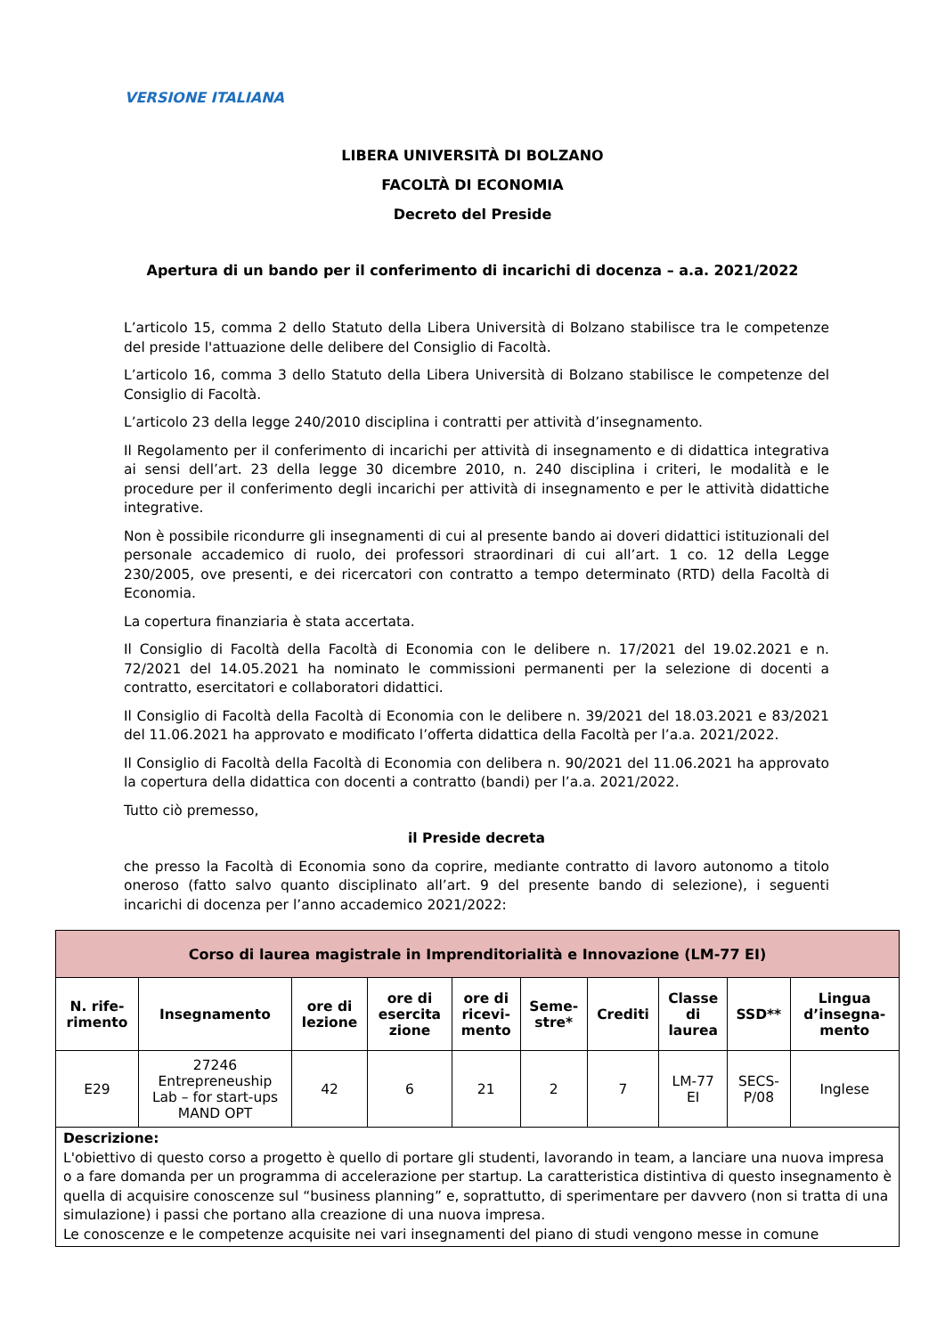VERSIONE ITALIANA
LIBERA UNIVERSITÀ DI BOLZANO
FACOLTÀ DI ECONOMIA
Decreto del Preside
Apertura di un bando per il conferimento di incarichi di docenza – a.a. 2021/2022
L’articolo 15, comma 2 dello Statuto della Libera Università di Bolzano stabilisce tra le competenze del preside l'attuazione delle delibere del Consiglio di Facoltà.
L’articolo 16, comma 3 dello Statuto della Libera Università di Bolzano stabilisce le competenze del Consiglio di Facoltà.
L’articolo 23 della legge 240/2010 disciplina i contratti per attività d’insegnamento.
Il Regolamento per il conferimento di incarichi per attività di insegnamento e di didattica integrativa ai sensi dell’art. 23 della legge 30 dicembre 2010, n. 240 disciplina i criteri, le modalità e le procedure per il conferimento degli incarichi per attività di insegnamento e per le attività didattiche integrative.
Non è possibile ricondurre gli insegnamenti di cui al presente bando ai doveri didattici istituzionali del personale accademico di ruolo, dei professori straordinari di cui all’art. 1 co. 12 della Legge 230/2005, ove presenti, e dei ricercatori con contratto a tempo determinato (RTD) della Facoltà di Economia.
La copertura finanziaria è stata accertata.
Il Consiglio di Facoltà della Facoltà di Economia con le delibere n. 17/2021 del 19.02.2021 e n. 72/2021 del 14.05.2021 ha nominato le commissioni permanenti per la selezione di docenti a contratto, esercitatori e collaboratori didattici.
Il Consiglio di Facoltà della Facoltà di Economia con le delibere n. 39/2021 del 18.03.2021 e 83/2021 del 11.06.2021 ha approvato e modificato l’offerta didattica della Facoltà per l’a.a. 2021/2022.
Il Consiglio di Facoltà della Facoltà di Economia con delibera n. 90/2021 del 11.06.2021 ha approvato la copertura della didattica con docenti a contratto (bandi) per l’a.a. 2021/2022.
Tutto ciò premesso,
il Preside decreta
che presso la Facoltà di Economia sono da coprire, mediante contratto di lavoro autonomo a titolo oneroso (fatto salvo quanto disciplinato all’art. 9 del presente bando di selezione), i seguenti incarichi di docenza per l’anno accademico 2021/2022:
| Corso di laurea magistrale in Imprenditorialità e Innovazione (LM-77 EI) | | | | | | | | | |
| --- | --- | --- | --- | --- | --- | --- | --- | --- | --- |
| N. rife- rimento | Insegnamento | ore di lezione | ore di esercita zione | ore di ricevi- mento | Seme- stre* | Crediti | Classe di laurea | SSD** | Lingua d’insegna- mento |
| E29 | 27246 Entrepreneuship Lab – for start-ups MAND OPT | 42 | 6 | 21 | 2 | 7 | LM-77 EI | SECS- P/08 | Inglese |
| Descrizione: L'obiettivo di questo corso a progetto è quello di portare gli studenti, lavorando in team, a lanciare una nuova impresa o a fare domanda per un programma di accelerazione per startup. La caratteristica distintiva di questo insegnamento è quella di acquisire conoscenze sul “business planning” e, soprattutto, di sperimentare per davvero (non si tratta di una simulazione) i passi che portano alla creazione di una nuova impresa. Le conoscenze e le competenze acquisite nei vari insegnamenti del piano di studi vengono messe in comune | | | | | | | | | |